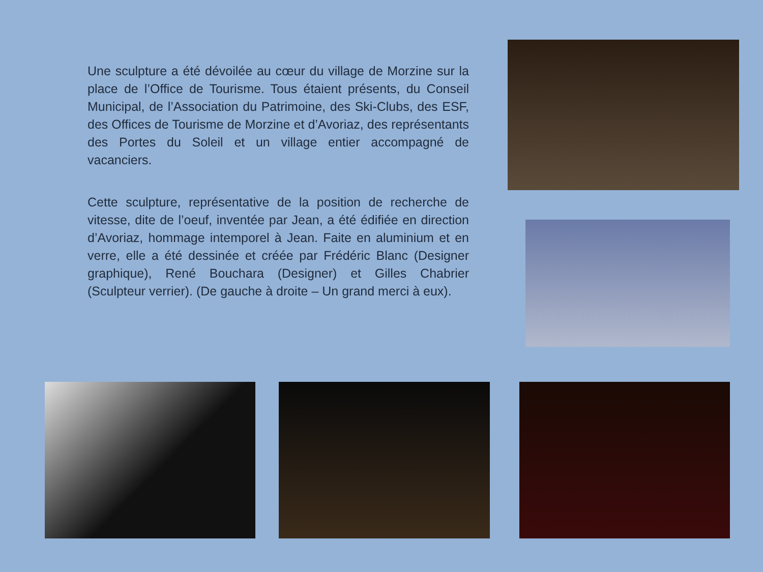Une sculpture a été dévoilée au cœur du village de Morzine sur la place de l’Office de Tourisme. Tous étaient présents, du Conseil Municipal, de l’Association du Patrimoine, des Ski-Clubs, des ESF, des Offices de Tourisme de Morzine et d’Avoriaz, des représentants des Portes du Soleil et un village entier accompagné de vacanciers.
Cette sculpture, représentative de la position de recherche de vitesse, dite de l’oeuf, inventée par Jean, a été édifiée en direction d’Avoriaz, hommage intemporel à Jean. Faite en aluminium et en verre, elle a été dessinée et créée par Frédéric Blanc (Designer graphique), René Bouchara (Designer) et Gilles Chabrier (Sculpteur verrier). (De gauche à droite – Un grand merci à eux).